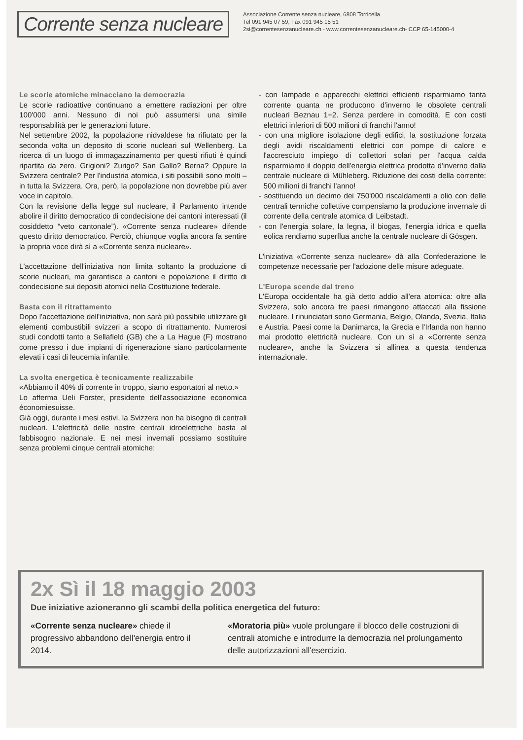Corrente senza nucleare
Associazione Corrente senza nucleare, 6808 Torricella
Tel 091 945 07 59, Fax 091 945 15 51
2si@correntesenzanucleare.ch - www.correntesenzanucleare.ch- CCP 65-145000-4
Le scorie atomiche minacciano la democrazia
Le scorie radioattive continuano a emettere radiazioni per oltre 100'000 anni. Nessuno di noi può assumersi una simile responsabilità per le generazioni future.
Nel settembre 2002, la popolazione nidvaldese ha rifiutato per la seconda volta un deposito di scorie nucleari sul Wellenberg. La ricerca di un luogo di immagazzinamento per questi rifiuti è quindi ripartita da zero. Grigioni? Zurigo? San Gallo? Berna? Oppure la Svizzera centrale? Per l'industria atomica, i siti possibili sono molti – in tutta la Svizzera. Ora, però, la popolazione non dovrebbe più aver voce in capitolo.
Con la revisione della legge sul nucleare, il Parlamento intende abolire il diritto democratico di condecisione dei cantoni interessati (il cosiddetto “veto cantonale”). «Corrente senza nucleare» difende questo diritto democratico. Perciò, chiunque voglia ancora fa sentire la propria voce dirà sì a «Corrente senza nucleare».
L'accettazione dell'iniziativa non limita soltanto la produzione di scorie nucleari, ma garantisce a cantoni e popolazione il diritto di condecisione sui depositi atomici nella Costituzione federale.
Basta con il ritrattamento
Dopo l'accettazione dell'iniziativa, non sarà più possibile utilizzare gli elementi combustibili svizzeri a scopo di ritrattamento. Numerosi studi condotti tanto a Sellafield (GB) che a La Hague (F) mostrano come presso i due impianti di rigenerazione siano particolarmente elevati i casi di leucemia infantile.
La svolta energetica è tecnicamente realizzabile
«Abbiamo il 40% di corrente in troppo, siamo esportatori al netto.»
Lo afferma Ueli Forster, presidente dell'associazione economica économiesuisse.
Già oggi, durante i mesi estivi, la Svizzera non ha bisogno di centrali nucleari. L'elettricità delle nostre centrali idroelettriche basta al fabbisogno nazionale. E nei mesi invernali possiamo sostituire senza problemi cinque centrali atomiche:
- con lampade e apparecchi elettrici efficienti risparmiamo tanta corrente quanta ne producono d'inverno le obsolete centrali nucleari Beznau 1+2. Senza perdere in comodità. E con costi elettrici inferiori di 500 milioni di franchi l'anno!
- con una migliore isolazione degli edifici, la sostituzione forzata degli avidi riscaldamenti elettrici con pompe di calore e l'accresciuto impiego di collettori solari per l'acqua calda risparmiamo il doppio dell'energia elettrica prodotta d'inverno dalla centrale nucleare di Mühleberg. Riduzione dei costi della corrente: 500 milioni di franchi l'anno!
- sostituendo un decimo dei 750'000 riscaldamenti a olio con delle centrali termiche collettive compensiamo la produzione invernale di corrente della centrale atomica di Leibstadt.
- con l'energia solare, la legna, il biogas, l'energia idrica e quella eolica rendiamo superflua anche la centrale nucleare di Gösgen.
L'iniziativa «Corrente senza nucleare» dà alla Confederazione le competenze necessarie per l'adozione delle misure adeguate.
L'Europa scende dal treno
L'Europa occidentale ha già detto addio all'era atomica: oltre alla Svizzera, solo ancora tre paesi rimangono attaccati alla fissione nucleare. I rinunciatari sono Germania, Belgio, Olanda, Svezia, Italia e Austria. Paesi come la Danimarca, la Grecia e l'Irlanda non hanno mai prodotto elettricità nucleare. Con un sì a «Corrente senza nucleare», anche la Svizzera si allinea a questa tendenza internazionale.
2x Sì il 18 maggio 2003
Due iniziative azioneranno gli scambi della politica energetica del futuro:
«Corrente senza nucleare» chiede il progressivo abbandono dell'energia entro il 2014.
«Moratoria più» vuole prolungare il blocco delle costruzioni di centrali atomiche e introdurre la democrazia nel prolungamento delle autorizzazioni all'esercizio.